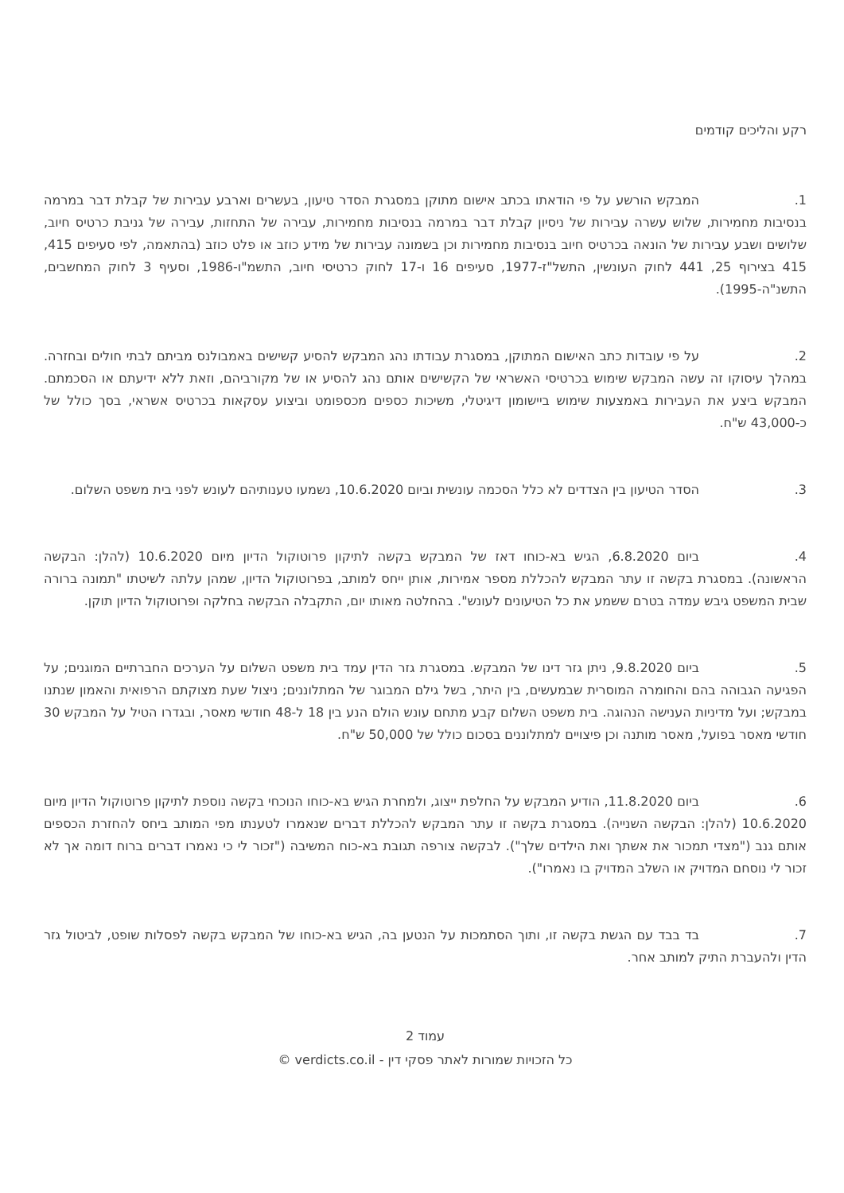רקע והליכים קודמים
1. המבקש הורשע על פי הודאתו בכתב אישום מתוקן במסגרת הסדר טיעון, בעשרים וארבע עבירות של קבלת דבר במרמה בנסיבות מחמירות, שלוש עשרה עבירות של ניסיון קבלת דבר במרמה בנסיבות מחמירות, עבירה של התחזות, עבירה של גניבת כרטיס חיוב, שלושים ושבע עבירות של הונאה בכרטיס חיוב בנסיבות מחמירות וכן בשמונה עבירות של מידע כוזב או פלט כוזב (בהתאמה, לפי סעיפים 415, 415 בצירוף 25, 441 לחוק העונשין, התשל"ז-1977, סעיפים 16 ו-17 לחוק כרטיסי חיוב, התשמ"ו-1986, וסעיף 3 לחוק המחשבים, התשנ"ה-1995).
2. על פי עובדות כתב האישום המתוקן, במסגרת עבודתו נהג המבקש להסיע קשישים באמבולנס מביתם לבתי חולים ובחזרה. במהלך עיסוקו זה עשה המבקש שימוש בכרטיסי האשראי של הקשישים אותם נהג להסיע או של מקורביהם, וזאת ללא ידיעתם או הסכמתם. המבקש ביצע את העבירות באמצעות שימוש ביישומון דיגיטלי, משיכות כספים מכספומט וביצוע עסקאות בכרטיס אשראי, בסך כולל של כ-43,000 ש"ח.
3. הסדר הטיעון בין הצדדים לא כלל הסכמה עונשית וביום 10.6.2020, נשמעו טענותיהם לעונש לפני בית משפט השלום.
4. ביום 6.8.2020, הגיש בא-כוחו דאז של המבקש בקשה לתיקון פרוטוקול הדיון מיום 10.6.2020 (להלן: הבקשה הראשונה). במסגרת בקשה זו עתר המבקש להכללת מספר אמירות, אותן ייחס למותב, בפרוטוקול הדיון, שמהן עלתה לשיטתו "תמונה ברורה שבית המשפט גיבש עמדה בטרם ששמע את כל הטיעונים לעונש". בהחלטה מאותו יום, התקבלה הבקשה בחלקה ופרוטוקול הדיון תוקן.
5. ביום 9.8.2020, ניתן גזר דינו של המבקש. במסגרת גזר הדין עמד בית משפט השלום על הערכים החברתיים המוגנים; על הפגיעה הגבוהה בהם והחומרה המוסרית שבמעשים, בין היתר, בשל גילם המבוגר של המתלוננים; ניצול שעת מצוקתם הרפואית והאמון שנתנו במבקש; ועל מדיניות הענישה הנהוגה. בית משפט השלום קבע מתחם עונש הולם הנע בין 18 ל-48 חודשי מאסר, ובגדרו הטיל על המבקש 30 חודשי מאסר בפועל, מאסר מותנה וכן פיצויים למתלוננים בסכום כולל של 50,000 ש"ח.
6. ביום 11.8.2020, הודיע המבקש על החלפת ייצוג, ולמחרת הגיש בא-כוחו הנוכחי בקשה נוספת לתיקון פרוטוקול הדיון מיום 10.6.2020 (להלן: הבקשה השנייה). במסגרת בקשה זו עתר המבקש להכללת דברים שנאמרו לטענתו מפי המותב ביחס להחזרת הכספים אותם גנב ("מצדי תמכור את אשתך ואת הילדים שלך"). לבקשה צורפה תגובת בא-כוח המשיבה ("זכור לי כי נאמרו דברים ברוח דומה אך לא זכור לי נוסחם המדויק או השלב המדויק בו נאמרו").
7. בד בבד עם הגשת בקשה זו, ותוך הסתמכות על הנטען בה, הגיש בא-כוחו של המבקש בקשה לפסלות שופט, לביטול גזר הדין ולהעברת התיק למותב אחר.
עמוד 2
כל הזכויות שמורות לאתר פסקי דין - verdicts.co.il ©